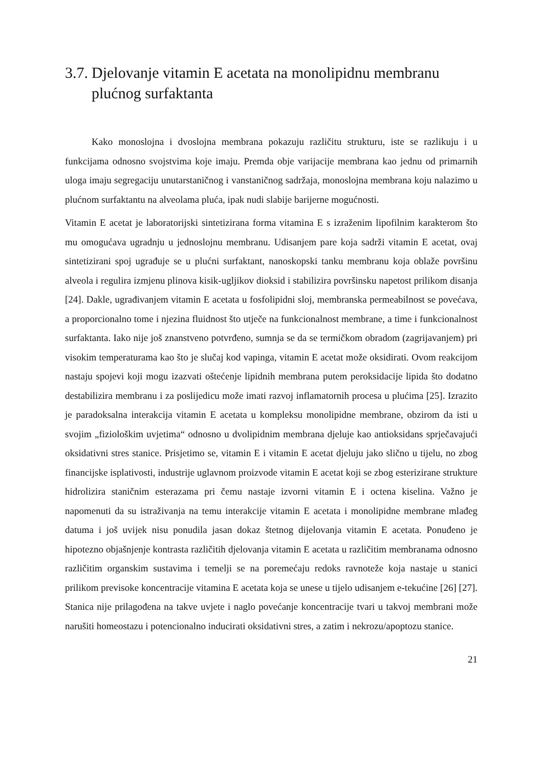3.7. Djelovanje vitamin E acetata na monolipidnu membranu plućnog surfaktanta
Kako monoslojna i dvoslojna membrana pokazuju različitu strukturu, iste se razlikuju i u funkcijama odnosno svojstvima koje imaju. Premda obje varijacije membrana kao jednu od primarnih uloga imaju segregaciju unutarstaničnog i vanstaničnog sadržaja, monoslojna membrana koju nalazimo u plućnom surfaktantu na alveolama pluća, ipak nudi slabije barijerne mogućnosti.
Vitamin E acetat je laboratorijski sintetizirana forma vitamina E s izraženim lipofilnim karakterom što mu omogućava ugradnju u jednoslojnu membranu. Udisanjem pare koja sadrži vitamin E acetat, ovaj sintetizirani spoj ugrađuje se u plućni surfaktant, nanoskopski tanku membranu koja oblaže površinu alveola i regulira izmjenu plinova kisik-ugljikov dioksid i stabilizira površinsku napetost prilikom disanja [24]. Dakle, ugrađivanjem vitamin E acetata u fosfolipidni sloj, membranska permeabilnost se povećava, a proporcionalno tome i njezina fluidnost što utječe na funkcionalnost membrane, a time i funkcionalnost surfaktanta. Iako nije još znanstveno potvrđeno, sumnja se da se termičkom obradom (zagrijavanjem) pri visokim temperaturama kao što je slučaj kod vapinga, vitamin E acetat može oksidirati. Ovom reakcijom nastaju spojevi koji mogu izazvati oštećenje lipidnih membrana putem peroksidacije lipida što dodatno destabilizira membranu i za poslijedicu može imati razvoj inflamatornih procesa u plućima [25]. Izrazito je paradoksalna interakcija vitamin E acetata u kompleksu monolipidne membrane, obzirom da isti u svojim „fiziološkim uvjetima“ odnosno u dvolipidnim membrana djeluje kao antioksidans sprječavajući oksidativni stres stanice. Prisjetimo se, vitamin E i vitamin E acetat djeluju jako slično u tijelu, no zbog financijske isplativosti, industrije uglavnom proizvode vitamin E acetat koji se zbog esterizirane strukture hidrolizira staničnim esterazama pri čemu nastaje izvorni vitamin E i octena kiselina. Važno je napomenuti da su istraživanja na temu interakcije vitamin E acetata i monolipidne membrane mlađeg datuma i još uvijek nisu ponudila jasan dokaz štetnog dijelovanja vitamin E acetata. Ponuđeno je hipotezno objašnjenje kontrasta različitih djelovanja vitamin E acetata u različitim membranama odnosno različitim organskim sustavima i temelji se na poremećaju redoks ravnoteže koja nastaje u stanici prilikom previsoke koncentracije vitamina E acetata koja se unese u tijelo udisanjem e-tekućine [26] [27]. Stanica nije prilagođena na takve uvjete i naglo povećanje koncentracije tvari u takvoj membrani može narušiti homeostazu i potencionalno inducirati oksidativni stres, a zatim i nekrozu/apoptozu stanice.
21